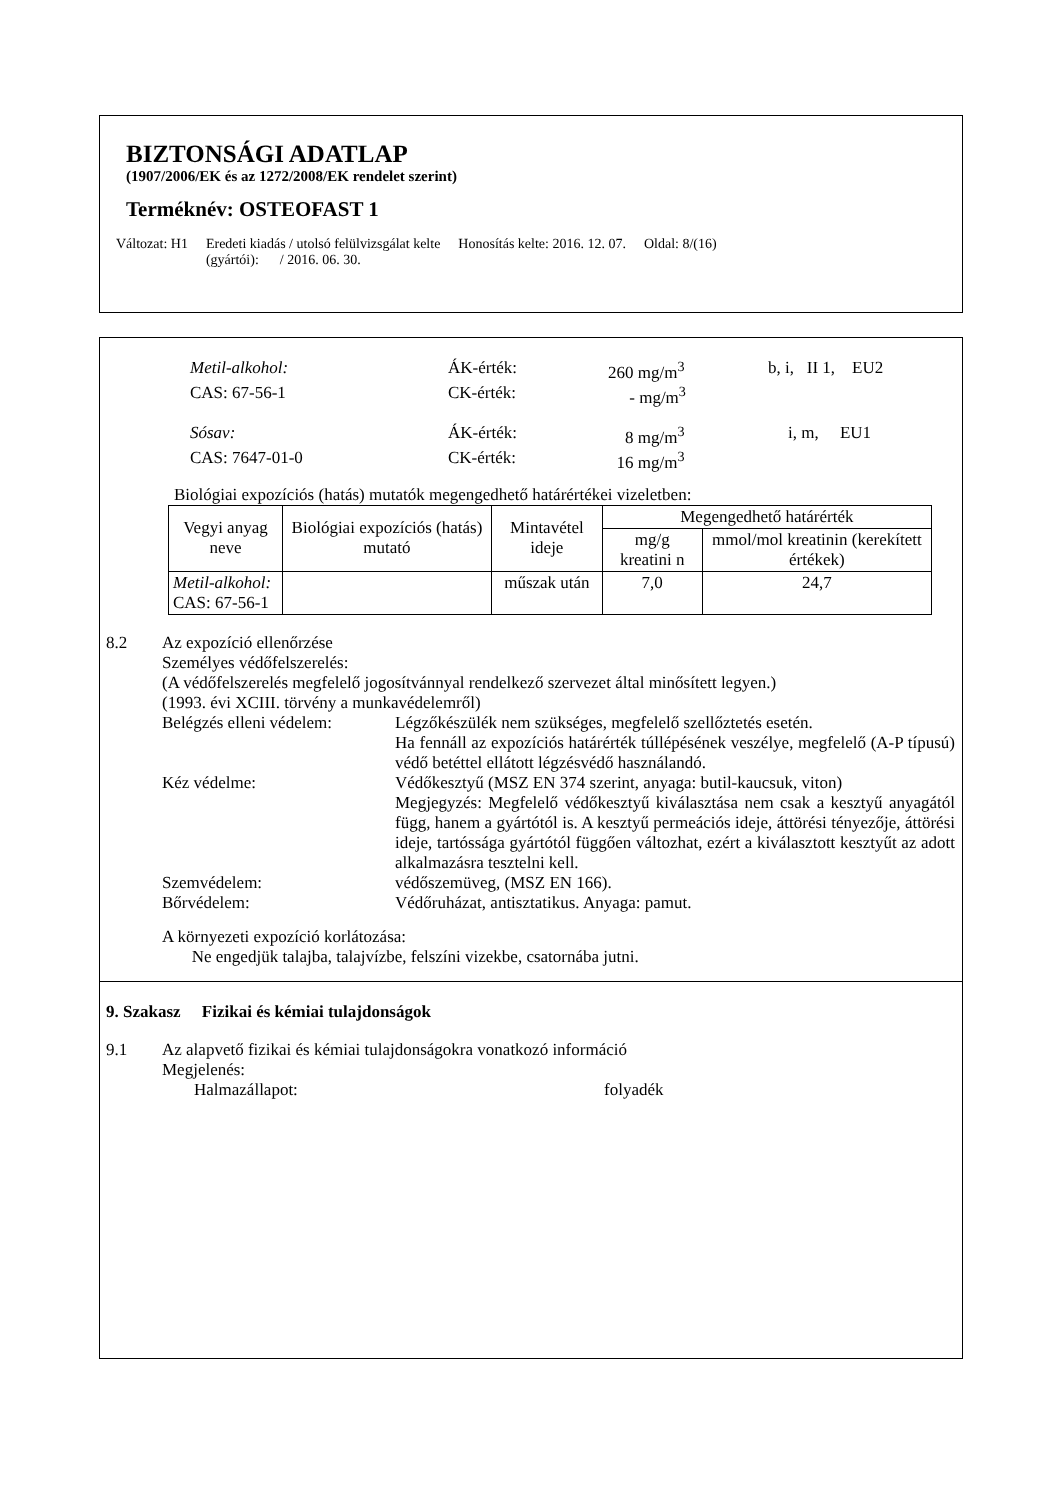BIZTONSÁGI ADATLAP
(1907/2006/EK és az 1272/2008/EK rendelet szerint)
Terméknév: OSTEOFAST 1
Változat: H1 Eredeti kiadás / utolsó felülvizsgálat kelte
(gyártói): / 2016. 06. 30.
Honosítás kelte: 2016. 12. 07. Oldal: 8/(16)
Metil-alkohol: ÁK-érték: 260 mg/m<sup>3</sup> b, i, II 1, EU2
CAS: 67-56-1 CK-érték: - mg/m<sup>3</sup>
Sósav: ÁK-érték: 8 mg/m<sup>3</sup> i, m, EU1
CAS: 7647-01-0 CK-érték: 16 mg/m<sup>3</sup>
Biológiai expozíciós (hatás) mutatók megengedhető határértékei vizeletben:
| Vegyi anyag neve | Biológiai expozíciós (hatás) mutató | Mintavétel ideje | Megengedhető határérték | |
| --- | --- | --- | --- | --- |
| | | | mg/g kreatini n | mmol/mol kreatinin (kerekített értékek) |
| Metil-alkohol: CAS: 67-56-1 | | műszak után | 7,0 | 24,7 |
8.2 Az expozíció ellenőrzése
Személyes védőfelszerelés:
(A védőfelszerelés megfelelő jogosítvánnyal rendelkező szervezet által minősített legyen.)
(1993. évi XCIII. törvény a munkavédelemről)
Belégzés elleni védelem:
Légzőkészülék nem szükséges, megfelelő szellőztetés esetén.
Ha fennáll az expozíciós határérték túllépésének veszélye, megfelelő (A-P típusú) védő betéttel ellátott légzésvédő használandó.
Kéz védelme: Védőkesztyű (MSZ EN 374 szerint, anyaga: butil-kaucsuk, viton)
Megjegyzés: Megfelelő védőkesztyű kiválasztása nem csak a kesztyű anyagától függ, hanem a gyártótól is. A kesztyű permeációs ideje, áttörési tényezője, áttörési ideje, tartóssága gyártótól függően változhat, ezért a kiválasztott kesztyűt az adott alkalmazásra tesztelni kell.
Szemvédelem: védőszemüveg, (MSZ EN 166).
Bőrvédelem: Védőruházat, antisztatikus. Anyaga: pamut.
A környezeti expozíció korlátozása:
Ne engedjük talajba, talajvízbe, felszíni vizekbe, csatornába jutni.
9. Szakasz Fizikai és kémiai tulajdonságok
9.1 Az alapvető fizikai és kémiai tulajdonságokra vonatkozó információ
Megjelenés:
Halmazállapot: folyadék